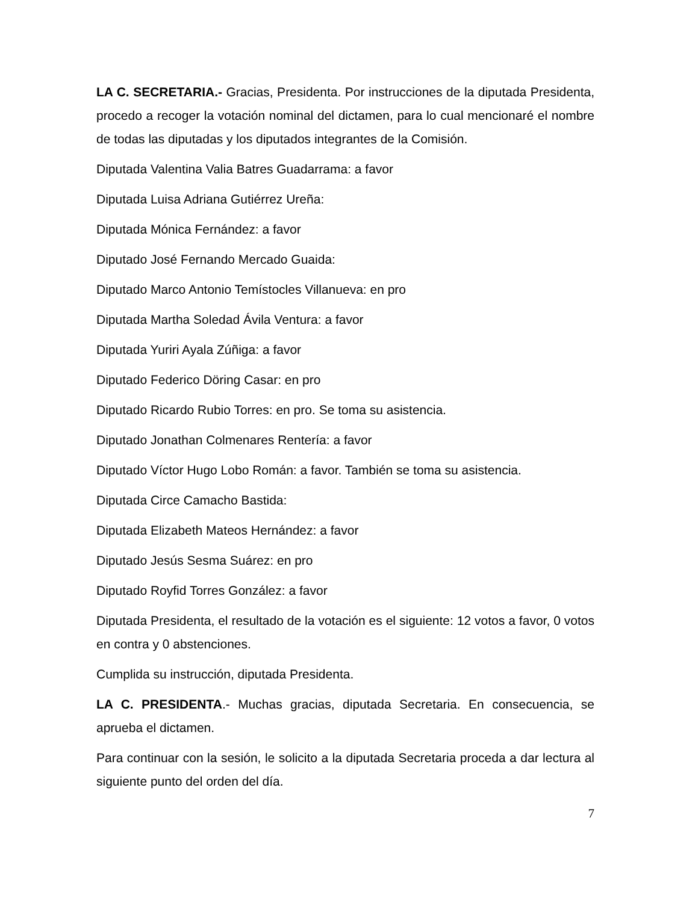LA C. SECRETARIA.- Gracias, Presidenta. Por instrucciones de la diputada Presidenta, procedo a recoger la votación nominal del dictamen, para lo cual mencionaré el nombre de todas las diputadas y los diputados integrantes de la Comisión.
Diputada Valentina Valia Batres Guadarrama: a favor
Diputada Luisa Adriana Gutiérrez Ureña:
Diputada Mónica Fernández: a favor
Diputado José Fernando Mercado Guaida:
Diputado Marco Antonio Temístocles Villanueva: en pro
Diputada Martha Soledad Ávila Ventura: a favor
Diputada Yuriri Ayala Zúñiga: a favor
Diputado Federico Döring Casar: en pro
Diputado Ricardo Rubio Torres: en pro. Se toma su asistencia.
Diputado Jonathan Colmenares Rentería: a favor
Diputado Víctor Hugo Lobo Román: a favor. También se toma su asistencia.
Diputada Circe Camacho Bastida:
Diputada Elizabeth Mateos Hernández: a favor
Diputado Jesús Sesma Suárez: en pro
Diputado Royfid Torres González: a favor
Diputada Presidenta, el resultado de la votación es el siguiente: 12 votos a favor, 0 votos en contra y 0 abstenciones.
Cumplida su instrucción, diputada Presidenta.
LA C. PRESIDENTA.- Muchas gracias, diputada Secretaria. En consecuencia, se aprueba el dictamen.
Para continuar con la sesión, le solicito a la diputada Secretaria proceda a dar lectura al siguiente punto del orden del día.
7